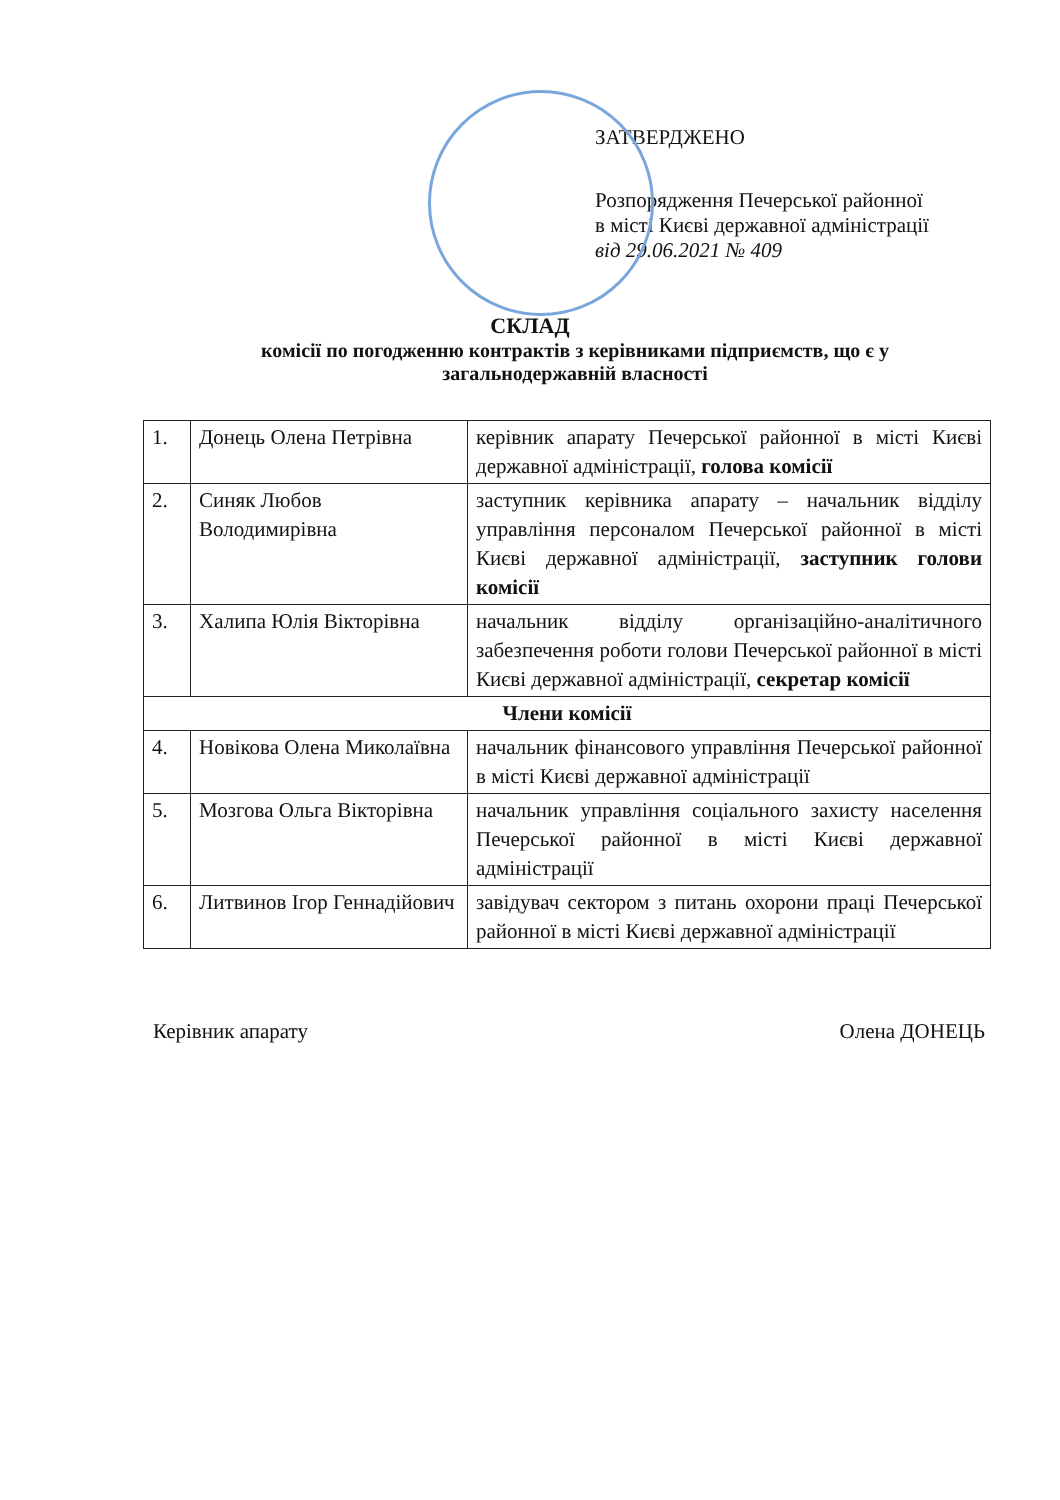ЗАТВЕРДЖЕНО
Розпорядження Печерської районної
в місті Києві державної адміністрації
від 29.06.2021 № 409
СКЛАД
комісії по погодженню контрактів з керівниками підприємств, що є у загальнодержавній власності
| 1. | Донець Олена Петрівна | керівник апарату Печерської районної в місті Києві державної адміністрації, голова комісії |
| 2. | Синяк Любов Володимирівна | заступник керівника апарату – начальник відділу управління персоналом Печерської районної в місті Києві державної адміністрації, заступник голови комісії |
| 3. | Халипа Юлія Вікторівна | начальник відділу організаційно-аналітичного забезпечення роботи голови Печерської районної в місті Києві державної адміністрації, секретар комісії |
| Члени комісії | | |
| 4. | Новікова Олена Миколаївна | начальник фінансового управління Печерської районної в місті Києві державної адміністрації |
| 5. | Мозгова Ольга Вікторівна | начальник управління соціального захисту населення Печерської районної в місті Києві державної адміністрації |
| 6. | Литвинов Ігор Геннадійович | завідувач сектором з питань охорони праці Печерської районної в місті Києві державної адміністрації |
Керівник апарату Олена ДОНЕЦЬ